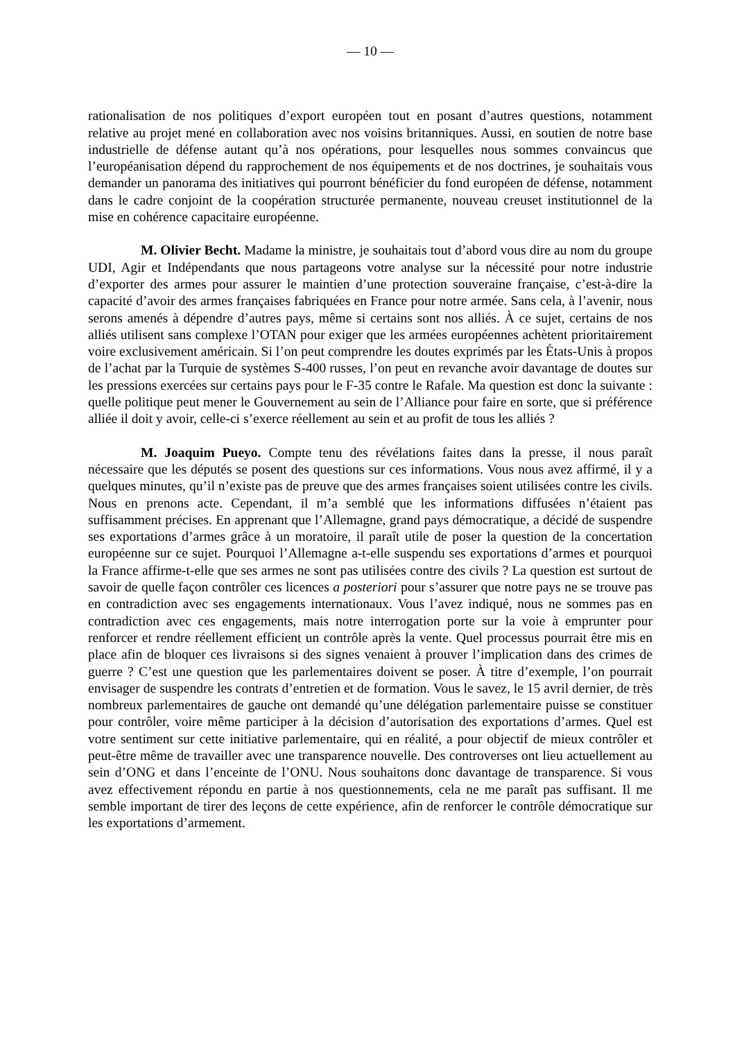— 10 —
rationalisation de nos politiques d’export européen tout en posant d’autres questions, notamment relative au projet mené en collaboration avec nos voisins britanniques. Aussi, en soutien de notre base industrielle de défense autant qu’à nos opérations, pour lesquelles nous sommes convaincus que l’européanisation dépend du rapprochement de nos équipements et de nos doctrines, je souhaitais vous demander un panorama des initiatives qui pourront bénéficier du fond européen de défense, notamment dans le cadre conjoint de la coopération structurée permanente, nouveau creuset institutionnel de la mise en cohérence capacitaire européenne.
M. Olivier Becht. Madame la ministre, je souhaitais tout d’abord vous dire au nom du groupe UDI, Agir et Indépendants que nous partageons votre analyse sur la nécessité pour notre industrie d’exporter des armes pour assurer le maintien d’une protection souveraine française, c’est-à-dire la capacité d’avoir des armes françaises fabriquées en France pour notre armée. Sans cela, à l’avenir, nous serons amenés à dépendre d’autres pays, même si certains sont nos alliés. À ce sujet, certains de nos alliés utilisent sans complexe l’OTAN pour exiger que les armées européennes achètent prioritairement voire exclusivement américain. Si l’on peut comprendre les doutes exprimés par les États-Unis à propos de l’achat par la Turquie de systèmes S-400 russes, l’on peut en revanche avoir davantage de doutes sur les pressions exercées sur certains pays pour le F-35 contre le Rafale. Ma question est donc la suivante : quelle politique peut mener le Gouvernement au sein de l’Alliance pour faire en sorte, que si préférence alliée il doit y avoir, celle-ci s’exerce réellement au sein et au profit de tous les alliés ?
M. Joaquim Pueyo. Compte tenu des révélations faites dans la presse, il nous paraît nécessaire que les députés se posent des questions sur ces informations. Vous nous avez affirmé, il y a quelques minutes, qu’il n’existe pas de preuve que des armes françaises soient utilisées contre les civils. Nous en prenons acte. Cependant, il m’a semblé que les informations diffusées n’étaient pas suffisamment précises. En apprenant que l’Allemagne, grand pays démocratique, a décidé de suspendre ses exportations d’armes grâce à un moratoire, il paraît utile de poser la question de la concertation européenne sur ce sujet. Pourquoi l’Allemagne a-t-elle suspendu ses exportations d’armes et pourquoi la France affirme-t-elle que ses armes ne sont pas utilisées contre des civils ? La question est surtout de savoir de quelle façon contrôler ces licences a posteriori pour s’assurer que notre pays ne se trouve pas en contradiction avec ses engagements internationaux. Vous l’avez indiqué, nous ne sommes pas en contradiction avec ces engagements, mais notre interrogation porte sur la voie à emprunter pour renforcer et rendre réellement efficient un contrôle après la vente. Quel processus pourrait être mis en place afin de bloquer ces livraisons si des signes venaient à prouver l’implication dans des crimes de guerre ? C’est une question que les parlementaires doivent se poser. À titre d’exemple, l’on pourrait envisager de suspendre les contrats d’entretien et de formation. Vous le savez, le 15 avril dernier, de très nombreux parlementaires de gauche ont demandé qu’une délégation parlementaire puisse se constituer pour contrôler, voire même participer à la décision d’autorisation des exportations d’armes. Quel est votre sentiment sur cette initiative parlementaire, qui en réalité, a pour objectif de mieux contrôler et peut-être même de travailler avec une transparence nouvelle. Des controverses ont lieu actuellement au sein d’ONG et dans l’enceinte de l’ONU. Nous souhaitons donc davantage de transparence. Si vous avez effectivement répondu en partie à nos questionnements, cela ne me paraît pas suffisant. Il me semble important de tirer des leçons de cette expérience, afin de renforcer le contrôle démocratique sur les exportations d’armement.